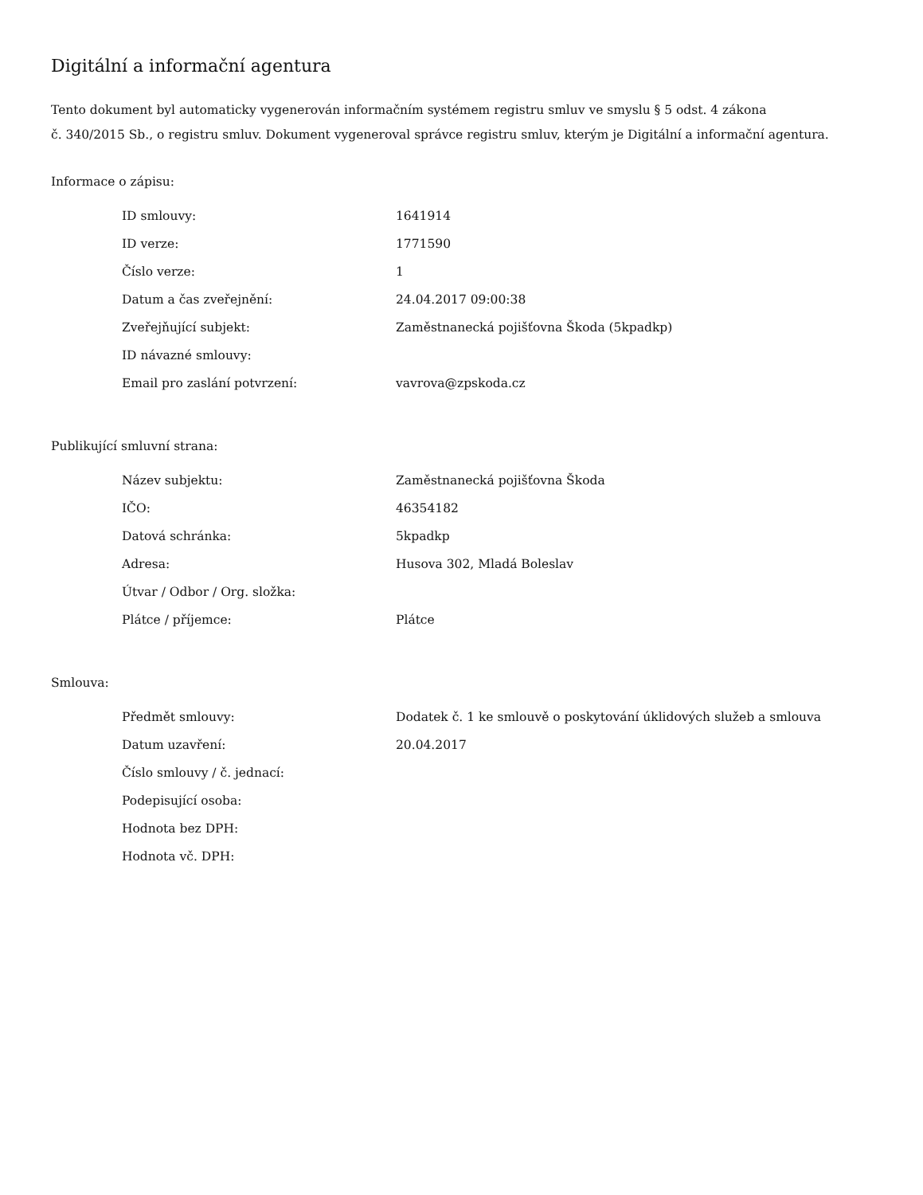Digitální a informační agentura
Tento dokument byl automaticky vygenerován informačním systémem registru smluv ve smyslu § 5 odst. 4 zákona
č. 340/2015 Sb., o registru smluv. Dokument vygeneroval správce registru smluv, kterým je Digitální a informační agentura.
Informace o zápisu:
| ID smlouvy: | 1641914 |
| ID verze: | 1771590 |
| Číslo verze: | 1 |
| Datum a čas zveřejnění: | 24.04.2017 09:00:38 |
| Zveřejňující subjekt: | Zaměstnanecká pojišťovna Škoda (5kpadkp) |
| ID návazné smlouvy: | |
| Email pro zaslání potvrzení: | vavrova@zpskoda.cz |
Publikující smluvní strana:
| Název subjektu: | Zaměstnanecká pojišťovna Škoda |
| IČO: | 46354182 |
| Datová schránka: | 5kpadkp |
| Adresa: | Husova 302, Mladá Boleslav |
| Útvar / Odbor / Org. složka: | |
| Plátce / příjemce: | Plátce |
Smlouva:
| Předmět smlouvy: | Dodatek č. 1 ke smlouvě o poskytování úklidových služeb a smlouva |
| Datum uzavření: | 20.04.2017 |
| Číslo smlouvy / č. jednací: | |
| Podepisující osoba: | |
| Hodnota bez DPH: | |
| Hodnota vč. DPH: | |